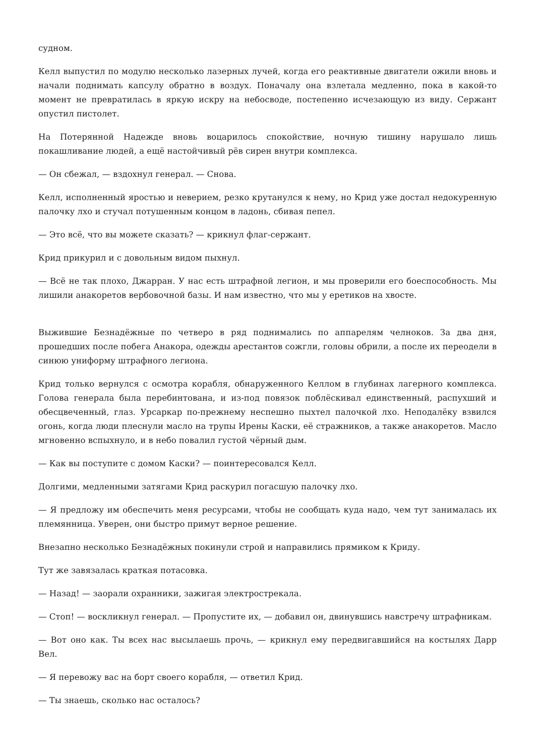судном.
Келл выпустил по модулю несколько лазерных лучей, когда его реактивные двигатели ожили вновь и начали поднимать капсулу обратно в воздух. Поначалу она взлетала медленно, пока в какой-то момент не превратилась в яркую искру на небосводе, постепенно исчезающую из виду. Сержант опустил пистолет.
На Потерянной Надежде вновь воцарилось спокойствие, ночную тишину нарушало лишь покашливание людей, а ещё настойчивый рёв сирен внутри комплекса.
— Он сбежал, — вздохнул генерал. — Снова.
Келл, исполненный яростью и неверием, резко крутанулся к нему, но Крид уже достал недокуренную палочку лхо и стучал потушенным концом в ладонь, сбивая пепел.
— Это всё, что вы можете сказать? — крикнул флаг-сержант.
Крид прикурил и с довольным видом пыхнул.
— Всё не так плохо, Джарран. У нас есть штрафной легион, и мы проверили его боеспособность. Мы лишили анакоретов вербовочной базы. И нам известно, что мы у еретиков на хвосте.
Выжившие Безнадёжные по четверо в ряд поднимались по аппарелям челноков. За два дня, прошедших после побега Анакора, одежды арестантов сожгли, головы обрили, а после их переодели в синюю униформу штрафного легиона.
Крид только вернулся с осмотра корабля, обнаруженного Келлом в глубинах лагерного комплекса. Голова генерала была перебинтована, и из-под повязок поблёскивал единственный, распухший и обесцвеченный, глаз. Урсаркар по-прежнему неспешно пыхтел палочкой лхо. Неподалёку взвился огонь, когда люди плеснули масло на трупы Ирены Каски, её стражников, а также анакоретов. Масло мгновенно вспыхнуло, и в небо повалил густой чёрный дым.
— Как вы поступите с домом Каски? — поинтересовался Келл.
Долгими, медленными затягами Крид раскурил погасшую палочку лхо.
— Я предложу им обеспечить меня ресурсами, чтобы не сообщать куда надо, чем тут занималась их племянница. Уверен, они быстро примут верное решение.
Внезапно несколько Безнадёжных покинули строй и направились прямиком к Криду.
Тут же завязалась краткая потасовка.
— Назад! — заорали охранники, зажигая электрострекала.
— Стоп! — воскликнул генерал. — Пропустите их, — добавил он, двинувшись навстречу штрафникам.
— Вот оно как. Ты всех нас высылаешь прочь, — крикнул ему передвигавшийся на костылях Дарр Вел.
— Я перевожу вас на борт своего корабля, — ответил Крид.
— Ты знаешь, сколько нас осталось?